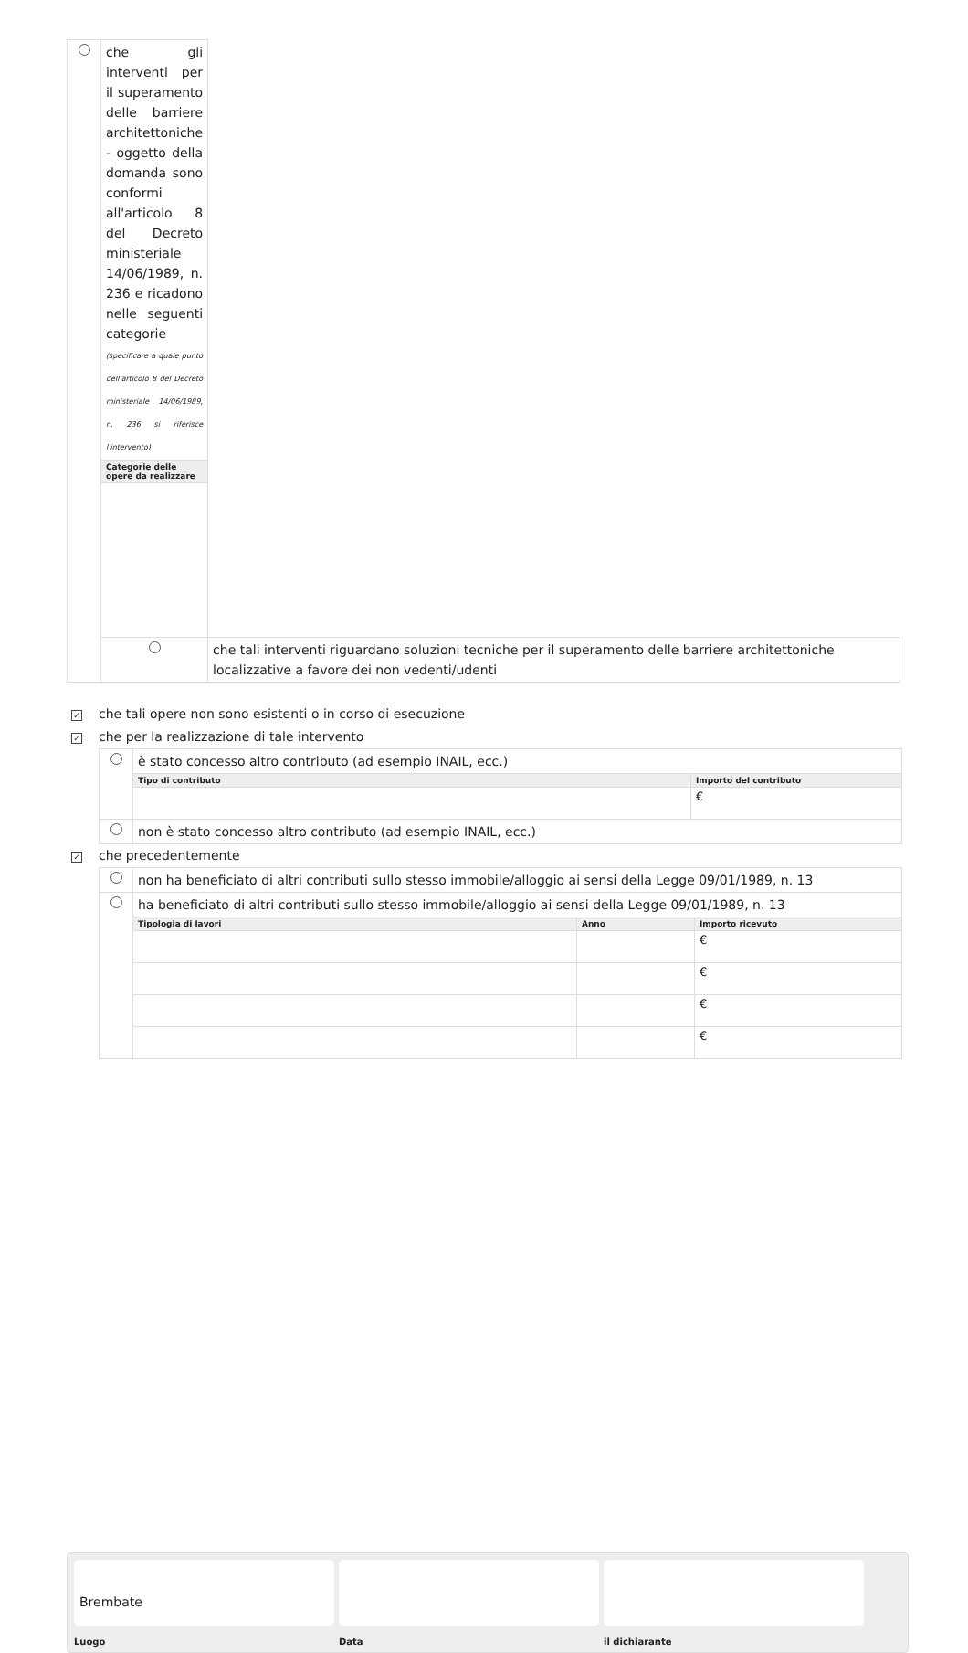| | che gli interventi per il superamento delle barriere architettoniche - oggetto della domanda sono conformi all'articolo 8 del Decreto ministeriale 14/06/1989, n. 236 e ricadono nelle seguenti categorie (specificare a quale punto dell'articolo 8 del Decreto ministeriale 14/06/1989, n. 236 si riferisce l'intervento) | |
| | Categorie delle opere da realizzare | |
| | | che tali interventi riguardano soluzioni tecniche per il superamento delle barriere architettoniche localizzative a favore dei non vedenti/udenti |
✓ che tali opere non sono esistenti o in corso di esecuzione
✓ che per la realizzazione di tale intervento
| | è stato concesso altro contributo (ad esempio INAIL, ecc.) | |
| | Tipo di contributo | Importo del contributo |
| | | € |
| | non è stato concesso altro contributo (ad esempio INAIL, ecc.) | |
✓ che precedentemente
| | non ha beneficiato di altri contributi sullo stesso immobile/alloggio ai sensi della Legge 09/01/1989, n. 13 | | |
| | ha beneficiato di altri contributi sullo stesso immobile/alloggio ai sensi della Legge 09/01/1989, n. 13 | | |
| | Tipologia di lavori | Anno | Importo ricevuto |
| | | | € |
| | | | € |
| | | | € |
| | | | € |
Brembate
Luogo
Data il dichiarante